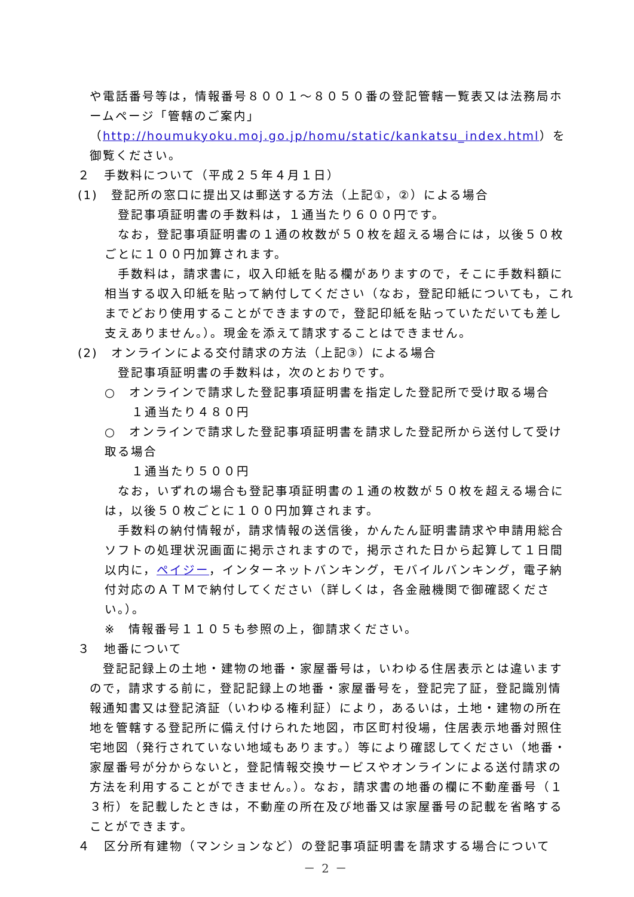や電話番号等は，情報番号８００１～８０５０番の登記管轄一覧表又は法務局ホームページ「管轄のご案内」（http://houmukyoku.moj.go.jp/homu/static/kankatsu_index.html）を御覧ください。
２　手数料について（平成２５年４月１日）
(1)　登記所の窓口に提出又は郵送する方法（上記①，②）による場合
登記事項証明書の手数料は，１通当たり６００円です。
なお，登記事項証明書の１通の枚数が５０枚を超える場合には，以後５０枚ごとに１００円加算されます。
手数料は，請求書に，収入印紙を貼る欄がありますので，そこに手数料額に相当する収入印紙を貼って納付してください（なお，登記印紙についても，これまでどおり使用することができますので，登記印紙を貼っていただいても差し支えありません。）。現金を添えて請求することはできません。
(2)　オンラインによる交付請求の方法（上記③）による場合
登記事項証明書の手数料は，次のとおりです。
○　オンラインで請求した登記事項証明書を指定した登記所で受け取る場合
１通当たり４８０円
○　オンラインで請求した登記事項証明書を請求した登記所から送付して受け取る場合
１通当たり５００円
なお，いずれの場合も登記事項証明書の１通の枚数が５０枚を超える場合には，以後５０枚ごとに１００円加算されます。
手数料の納付情報が，請求情報の送信後，かんたん証明書請求や申請用総合ソフトの処理状況画面に掲示されますので，掲示された日から起算して１日間以内に，ペイジー，インターネットバンキング，モバイルバンキング，電子納付対応のＡＴＭで納付してください（詳しくは，各金融機関で御確認ください。）。
※　情報番号１１０５も参照の上，御請求ください。
３　地番について
登記記録上の土地・建物の地番・家屋番号は，いわゆる住居表示とは違いますので，請求する前に，登記記録上の地番・家屋番号を，登記完了証，登記識別情報通知書又は登記済証（いわゆる権利証）により，あるいは，土地・建物の所在地を管轄する登記所に備え付けられた地図，市区町村役場，住居表示地番対照住宅地図（発行されていない地域もあります。）等により確認してください（地番・家屋番号が分からないと，登記情報交換サービスやオンラインによる送付請求の方法を利用することができません。）。なお，請求書の地番の欄に不動産番号（１３桁）を記載したときは，不動産の所在及び地番又は家屋番号の記載を省略することができます。
４　区分所有建物（マンションなど）の登記事項証明書を請求する場合について
－ 2 －